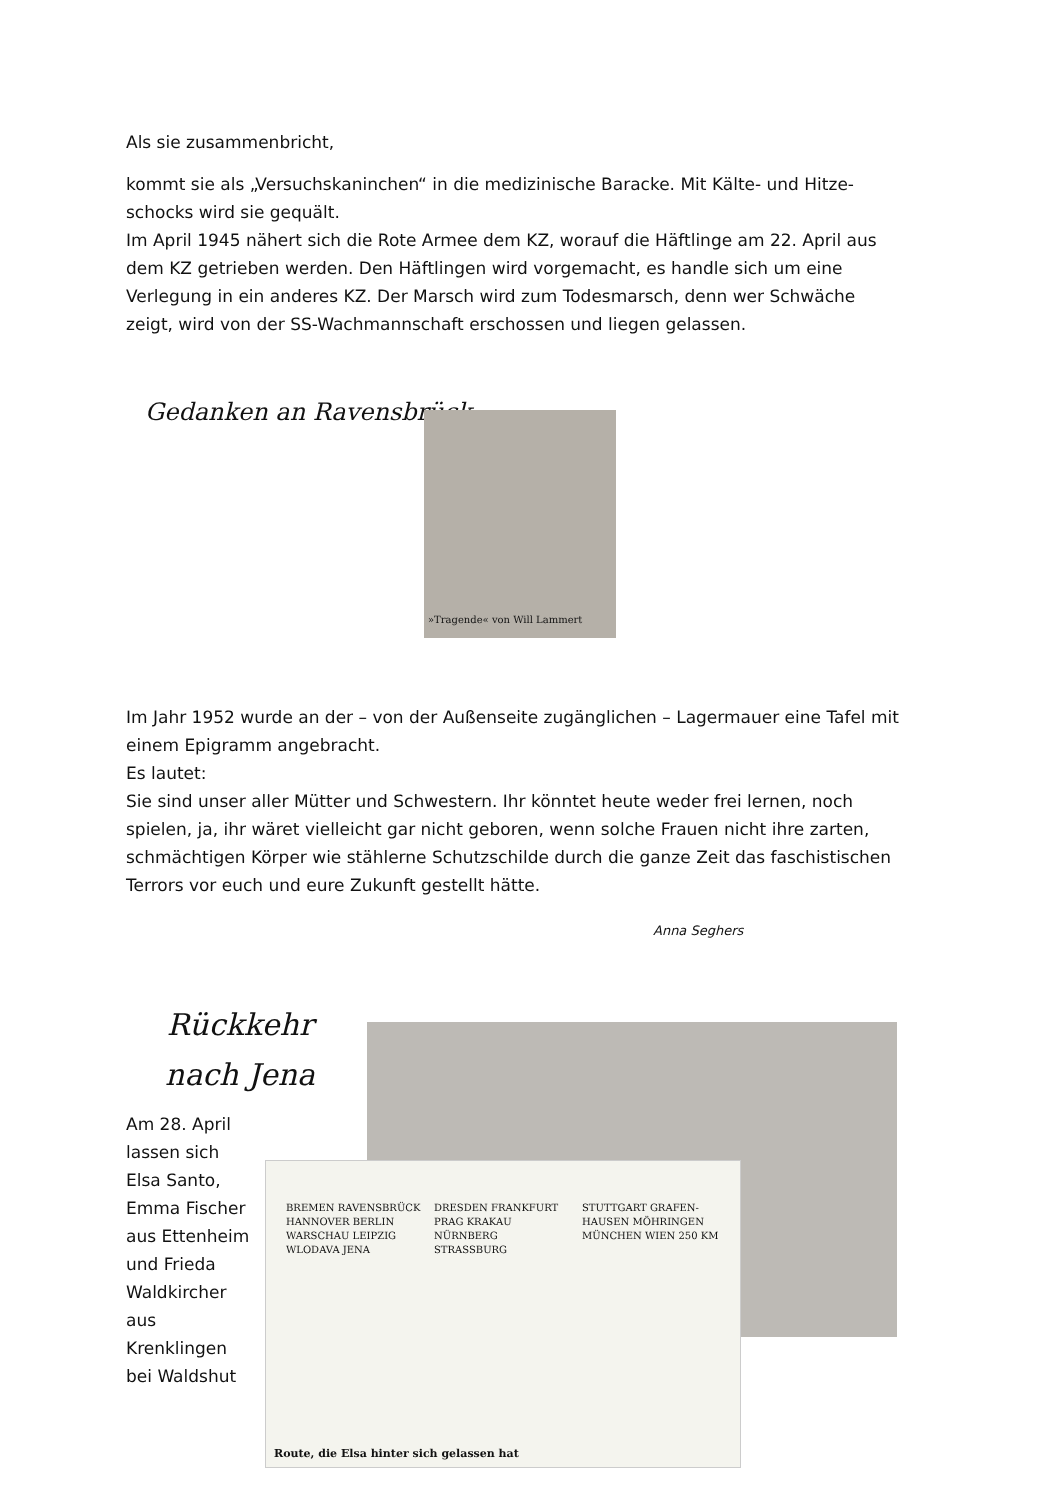Als sie zusammenbricht,
kommt sie als „Versuchskaninchen“ in die medizinische Baracke. Mit Kälte- und Hitze-schocks wird sie gequält.
Im April 1945 nähert sich die Rote Armee dem KZ, worauf die Häftlinge am 22. April aus dem KZ getrieben werden. Den Häftlingen wird vorgemacht, es handle sich um eine Verlegung in ein anderes KZ. Der Marsch wird zum Todesmarsch, denn wer Schwäche zeigt, wird von der SS-Wachmannschaft erschossen und liegen gelassen.
Gedanken an Ravensbrück
»Tragende« von Will Lammert
Im Jahr 1952 wurde an der – von der Außenseite zugänglichen – Lagermauer eine Tafel mit einem Epigramm angebracht.
Es lautet:
Sie sind unser aller Mütter und Schwestern. Ihr könntet heute weder frei lernen, noch spielen, ja, ihr wäret vielleicht gar nicht geboren, wenn solche Frauen nicht ihre zarten, schmächtigen Körper wie stählerne Schutzschilde durch die ganze Zeit das faschistischen Terrors vor euch und eure Zukunft gestellt hätte.
Anna Seghers
Rückkehr nach Jena
BREMEN RAVENSBRÜCK HANNOVER BERLIN WARSCHAU LEIPZIG WLODAVA JENA DRESDEN FRANKFURT PRAG KRAKAU NÜRNBERG STRASSBURG STUTTGART GRAFEN-HAUSEN MÖHRINGEN MÜNCHEN WIEN 250 KM
Route, die Elsa hinter sich gelassen hat
Am 28. April lassen sich Elsa Santo, Emma Fischer aus Ettenheim und Frieda Waldkircher aus Krenklingen bei Waldshut